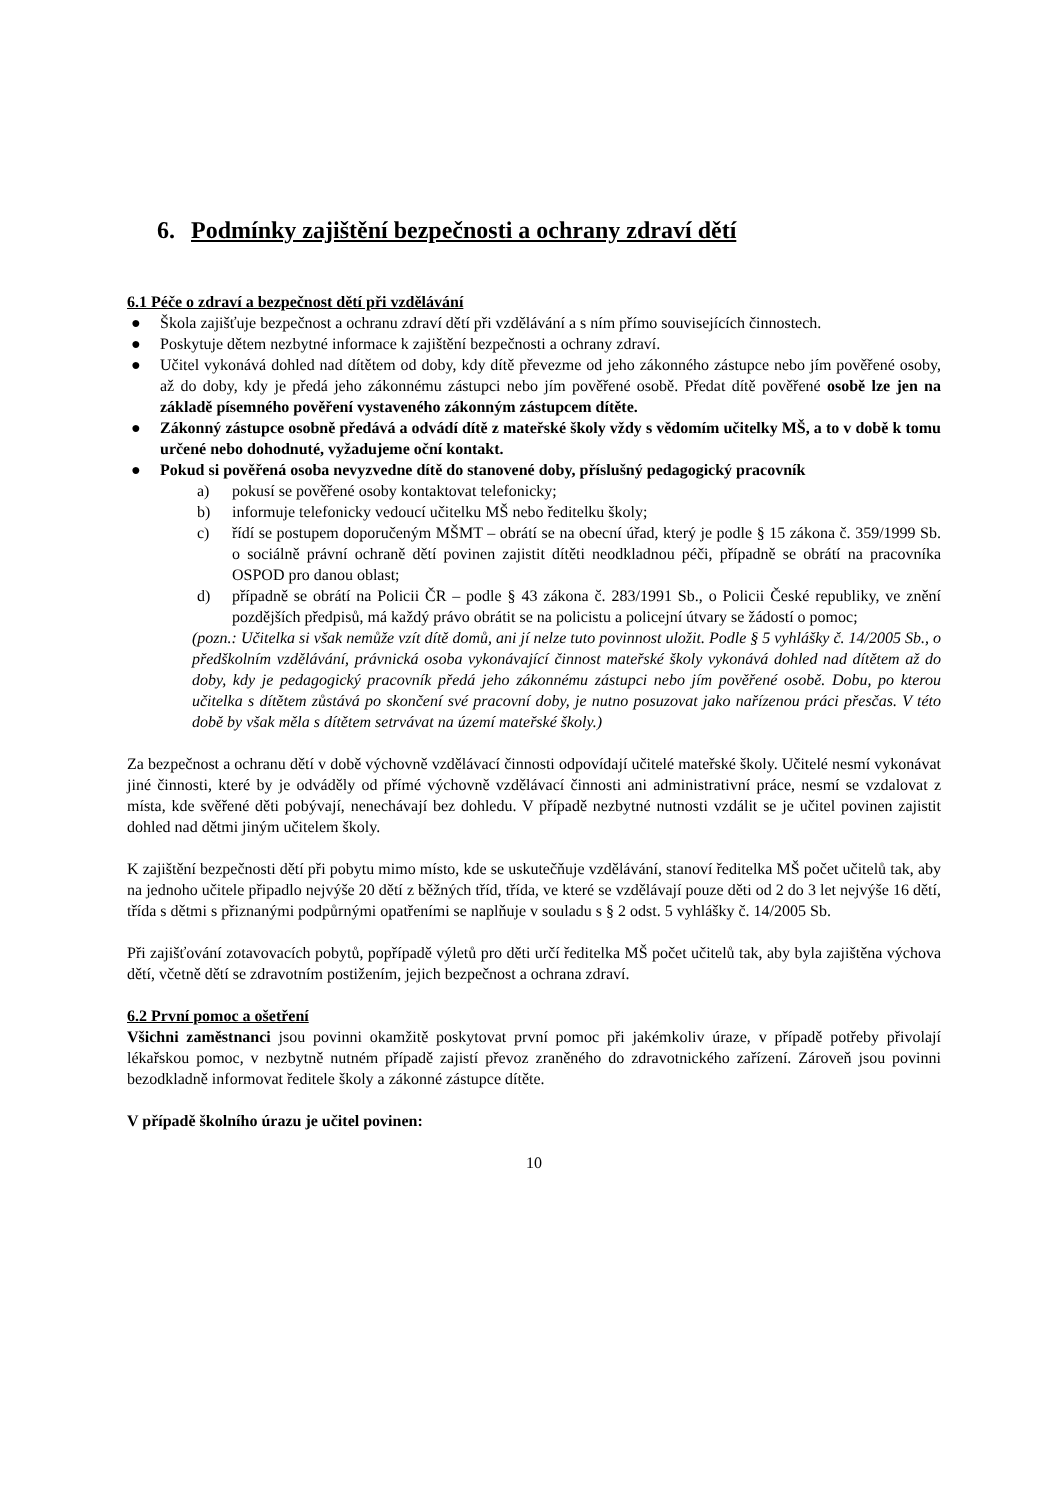6. Podmínky zajištění bezpečnosti a ochrany zdraví dětí
6.1 Péče o zdraví a bezpečnost dětí při vzdělávání
● Škola zajišťuje bezpečnost a ochranu zdraví dětí při vzdělávání a s ním přímo souvisejících činnostech.
● Poskytuje dětem nezbytné informace k zajištění bezpečnosti a ochrany zdraví.
● Učitel vykonává dohled nad dítětem od doby, kdy dítě převezme od jeho zákonného zástupce nebo jím pověřené osoby, až do doby, kdy je předá jeho zákonnému zástupci nebo jím pověřené osobě. Předat dítě pověřené osobě lze jen na základě písemného pověření vystaveného zákonným zástupcem dítěte.
● Zákonný zástupce osobně předává a odvádí dítě z mateřské školy vždy s vědomím učitelky MŠ, a to v době k tomu určené nebo dohodnuté, vyžadujeme oční kontakt.
● Pokud si pověřená osoba nevyzvedne dítě do stanovené doby, příslušný pedagogický pracovník
a) pokusí se pověřené osoby kontaktovat telefonicky;
b) informuje telefonicky vedoucí učitelku MŠ nebo ředitelku školy;
c) řídí se postupem doporučeným MŠMT – obrátí se na obecní úřad, který je podle § 15 zákona č. 359/1999 Sb. o sociálně právní ochraně dětí povinen zajistit dítěti neodkladnou péči, případně se obrátí na pracovníka OSPOD pro danou oblast;
d) případně se obrátí na Policii ČR – podle § 43 zákona č. 283/1991 Sb., o Policii České republiky, ve znění pozdějších předpisů, má každý právo obrátit se na policistu a policejní útvary se žádostí o pomoc;
(pozn.: Učitelka si však nemůže vzít dítě domů, ani jí nelze tuto povinnost uložit. Podle § 5 vyhlášky č. 14/2005 Sb., o předškolním vzdělávání, právnická osoba vykonávající činnost mateřské školy vykonává dohled nad dítětem až do doby, kdy je pedagogický pracovník předá jeho zákonnému zástupci nebo jím pověřené osobě. Dobu, po kterou učitelka s dítětem zůstává po skončení své pracovní doby, je nutno posuzovat jako nařízenou práci přesčas. V této době by však měla s dítětem setrvávat na území mateřské školy.)
Za bezpečnost a ochranu dětí v době výchovně vzdělávací činnosti odpovídají učitelé mateřské školy. Učitelé nesmí vykonávat jiné činnosti, které by je odváděly od přímé výchovně vzdělávací činnosti ani administrativní práce, nesmí se vzdalovat z místa, kde svěřené děti pobývají, nenechávají bez dohledu. V případě nezbytné nutnosti vzdálit se je učitel povinen zajistit dohled nad dětmi jiným učitelem školy.
K zajištění bezpečnosti dětí při pobytu mimo místo, kde se uskutečňuje vzdělávání, stanoví ředitelka MŠ počet učitelů tak, aby na jednoho učitele připadlo nejvýše 20 dětí z běžných tříd, třída, ve které se vzdělávají pouze děti od 2 do 3 let nejvýše 16 dětí, třída s dětmi s přiznanými podpůrnými opatřeními se naplňuje v souladu s § 2 odst. 5 vyhlášky č. 14/2005 Sb.
Při zajišťování zotavovacích pobytů, popřípadě výletů pro děti určí ředitelka MŠ počet učitelů tak, aby byla zajištěna výchova dětí, včetně dětí se zdravotním postižením, jejich bezpečnost a ochrana zdraví.
6.2 První pomoc a ošetření
Všichni zaměstnanci jsou povinni okamžitě poskytovat první pomoc při jakémkoliv úraze, v případě potřeby přivolají lékařskou pomoc, v nezbytně nutném případě zajistí převoz zraněného do zdravotnického zařízení. Zároveň jsou povinni bezodkladně informovat ředitele školy a zákonné zástupce dítěte.
V případě školního úrazu je učitel povinen:
10